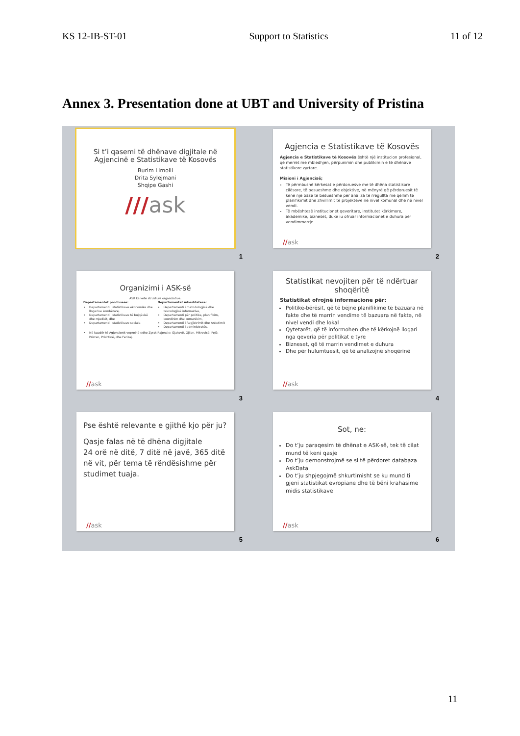KS 12-IB-ST-01 Support to Statistics 11 of 12
Annex 3. Presentation done at UBT and University of Pristina
Si t’i qasemi të dhënave digjitale në Agjencinë e Statistikave të Kosovës
Burim Limolli
Drita Sylejmani
Shqipe Gashi
///ask
1
Agjencia e Statistikave të Kosovës
Agjencia e Statistikave të Kosovës është një institucion profesional, që merret me mbledhjen, përpunimin dhe publikimin e të dhënave statistikore zyrtare.
Misioni i Agjencisë;
Të përmbushë kërkesat e përdoruesve me të dhëna statistikore cilësore, të besueshme dhe objektive, në mënyrë që përdoruesit të kenë një bazë të besueshme për analiza të rregullta me qëllim të planifikimit dhe zhvillimit të projekteve në nivel komunal dhe në nivel vendi.
Të mbështesë institucionet qeveritare, institutet kërkimore, akademike, bizneset, duke iu ofruar informacionet e duhura për vendimmarrje.
//ask
2
Organizimi i ASK-së
ASK ka këtë strukturë organizative:
Departamentet prodhuese:
Departamenti i statistikave ekonomike dhe llogarive kombëtare,
Departamenti i statistikave të bujqësisë dhe mjedisit, dhe
Departamenti i statistikave sociale.
Departamentet mbështetëse:
Departamenti i metodologjisë dhe teknologjisë informative,
Departamenti për politika, planifikim, koordinim dhe komunikim,
Departamenti i Regjistrimit dhe Anketimit
Departamenti i administratës.
Në kuadër të Agjencionit veprojnë edhe Zyrat Rajonale: Gjakovë, Gjilan, Mitrovicë, Pejë, Prizren, Prishtinë, dhe Ferizaj.
//ask
3
Statistikat nevojiten për të ndërtuar shoqëritë
Statistikat ofrojnë informacione për:
Politikë-bërësit, që të bëjnë planifikime të bazuara në fakte dhe të marrin vendime të bazuara në fakte, në nivel vendi dhe lokal
Qytetarët, që të informohen dhe të kërkojnë llogari nga qeveria për politikat e tyre
Bizneset, që të marrin vendimet e duhura
Dhe për hulumtuesit, që të analizojnë shoqërinë
//ask
4
Pse është relevante e gjithë kjo për ju?
Qasje falas në të dhëna digjitale
24 orë në ditë, 7 ditë në javë, 365 ditë në vit, për tema të rëndësishme për studimet tuaja.
//ask
5
Sot, ne:
Do t’ju paraqesim të dhënat e ASK-së, tek të cilat mund të keni qasje
Do t’ju demonstrojmë se si të përdoret databaza AskData
Do t’ju shpjegojmë shkurtimisht se ku mund ti gjeni statistikat evropiane dhe të bëni krahasime midis statistikave
//ask
6
11